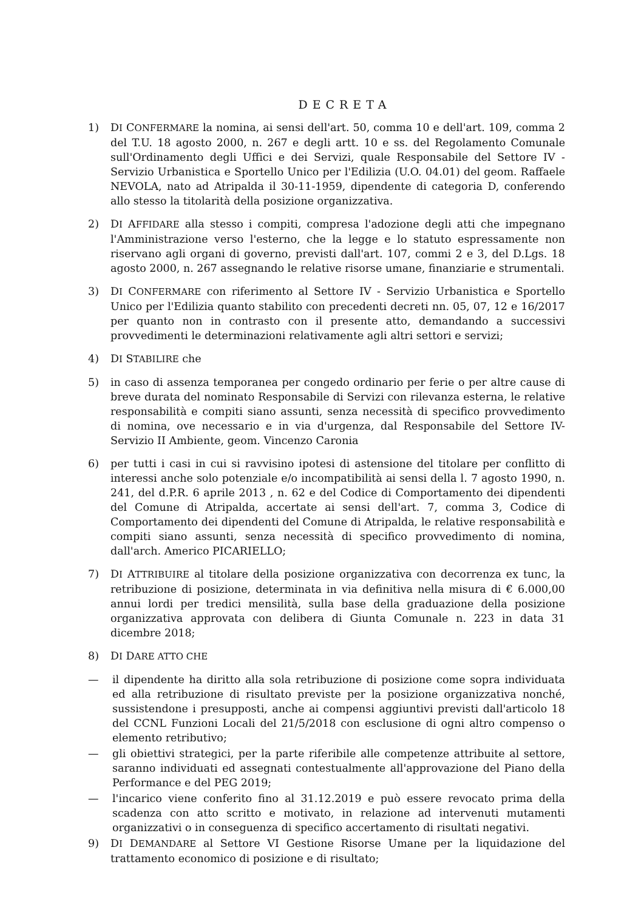DECRETA
1) DI CONFERMARE la nomina, ai sensi dell'art. 50, comma 10 e dell'art. 109, comma 2 del T.U. 18 agosto 2000, n. 267 e degli artt. 10 e ss. del Regolamento Comunale sull'Ordinamento degli Uffici e dei Servizi, quale Responsabile del Settore IV - Servizio Urbanistica e Sportello Unico per l'Edilizia (U.O. 04.01) del geom. Raffaele NEVOLA, nato ad Atripalda il 30-11-1959, dipendente di categoria D, conferendo allo stesso la titolarità della posizione organizzativa.
2) DI AFFIDARE alla stesso i compiti, compresa l'adozione degli atti che impegnano l'Amministrazione verso l'esterno, che la legge e lo statuto espressamente non riservano agli organi di governo, previsti dall'art. 107, commi 2 e 3, del D.Lgs. 18 agosto 2000, n. 267 assegnando le relative risorse umane, finanziarie e strumentali.
3) DI CONFERMARE con riferimento al Settore IV - Servizio Urbanistica e Sportello Unico per l'Edilizia quanto stabilito con precedenti decreti nn. 05, 07, 12 e 16/2017 per quanto non in contrasto con il presente atto, demandando a successivi provvedimenti le determinazioni relativamente agli altri settori e servizi;
4) DI STABILIRE che
5) in caso di assenza temporanea per congedo ordinario per ferie o per altre cause di breve durata del nominato Responsabile di Servizi con rilevanza esterna, le relative responsabilità e compiti siano assunti, senza necessità di specifico provvedimento di nomina, ove necessario e in via d'urgenza, dal Responsabile del Settore IV-Servizio II Ambiente, geom. Vincenzo Caronia
6) per tutti i casi in cui si ravvisino ipotesi di astensione del titolare per conflitto di interessi anche solo potenziale e/o incompatibilità ai sensi della l. 7 agosto 1990, n. 241, del d.P.R. 6 aprile 2013 , n. 62 e del Codice di Comportamento dei dipendenti del Comune di Atripalda, accertate ai sensi dell'art. 7, comma 3, Codice di Comportamento dei dipendenti del Comune di Atripalda, le relative responsabilità e compiti siano assunti, senza necessità di specifico provvedimento di nomina, dall'arch. Americo PICARIELLO;
7) DI ATTRIBUIRE al titolare della posizione organizzativa con decorrenza ex tunc, la retribuzione di posizione, determinata in via definitiva nella misura di € 6.000,00 annui lordi per tredici mensilità, sulla base della graduazione della posizione organizzativa approvata con delibera di Giunta Comunale n. 223 in data 31 dicembre 2018;
8) DI DARE ATTO CHE
— il dipendente ha diritto alla sola retribuzione di posizione come sopra individuata ed alla retribuzione di risultato previste per la posizione organizzativa nonché, sussistendone i presupposti, anche ai compensi aggiuntivi previsti dall'articolo 18 del CCNL Funzioni Locali del 21/5/2018 con esclusione di ogni altro compenso o elemento retributivo;
— gli obiettivi strategici, per la parte riferibile alle competenze attribuite al settore, saranno individuati ed assegnati contestualmente all'approvazione del Piano della Performance e del PEG 2019;
— l'incarico viene conferito fino al 31.12.2019 e può essere revocato prima della scadenza con atto scritto e motivato, in relazione ad intervenuti mutamenti organizzativi o in conseguenza di specifico accertamento di risultati negativi.
9) DI DEMANDARE al Settore VI Gestione Risorse Umane per la liquidazione del trattamento economico di posizione e di risultato;